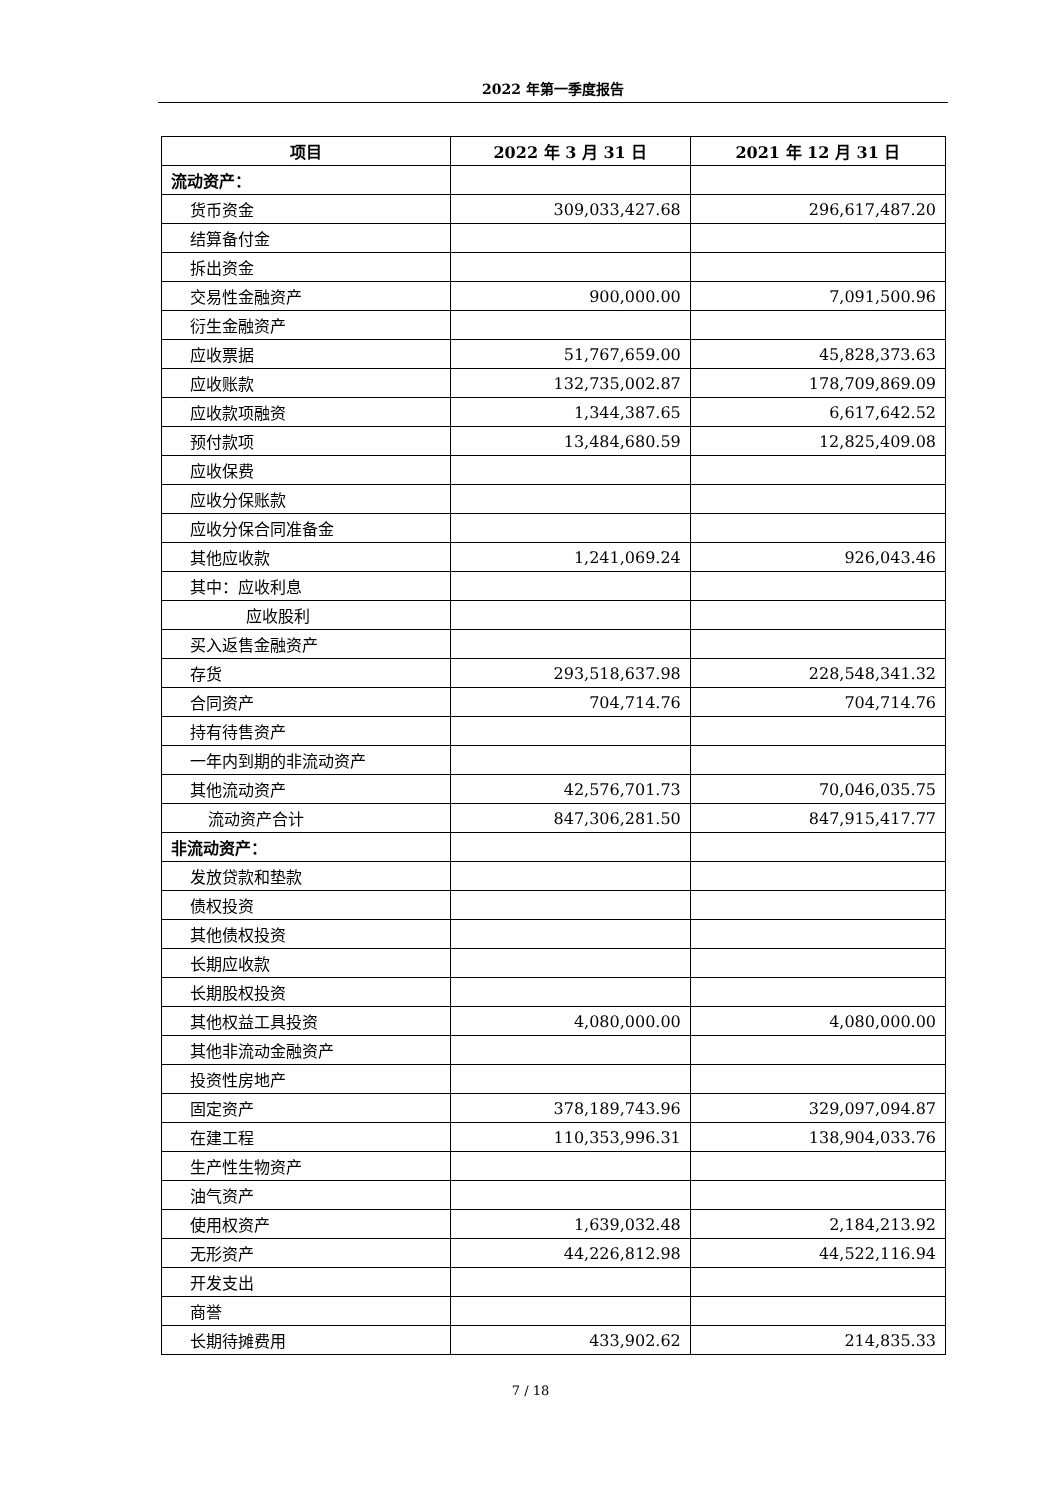2022 年第一季度报告
| 项目 | 2022 年 3 月 31 日 | 2021 年 12 月 31 日 |
| --- | --- | --- |
| 流动资产： | | |
| 货币资金 | 309,033,427.68 | 296,617,487.20 |
| 结算备付金 | | |
| 拆出资金 | | |
| 交易性金融资产 | 900,000.00 | 7,091,500.96 |
| 衍生金融资产 | | |
| 应收票据 | 51,767,659.00 | 45,828,373.63 |
| 应收账款 | 132,735,002.87 | 178,709,869.09 |
| 应收款项融资 | 1,344,387.65 | 6,617,642.52 |
| 预付款项 | 13,484,680.59 | 12,825,409.08 |
| 应收保费 | | |
| 应收分保账款 | | |
| 应收分保合同准备金 | | |
| 其他应收款 | 1,241,069.24 | 926,043.46 |
| 其中：应收利息 | | |
| 应收股利 | | |
| 买入返售金融资产 | | |
| 存货 | 293,518,637.98 | 228,548,341.32 |
| 合同资产 | 704,714.76 | 704,714.76 |
| 持有待售资产 | | |
| 一年内到期的非流动资产 | | |
| 其他流动资产 | 42,576,701.73 | 70,046,035.75 |
| 流动资产合计 | 847,306,281.50 | 847,915,417.77 |
| 非流动资产： | | |
| 发放贷款和垫款 | | |
| 债权投资 | | |
| 其他债权投资 | | |
| 长期应收款 | | |
| 长期股权投资 | | |
| 其他权益工具投资 | 4,080,000.00 | 4,080,000.00 |
| 其他非流动金融资产 | | |
| 投资性房地产 | | |
| 固定资产 | 378,189,743.96 | 329,097,094.87 |
| 在建工程 | 110,353,996.31 | 138,904,033.76 |
| 生产性生物资产 | | |
| 油气资产 | | |
| 使用权资产 | 1,639,032.48 | 2,184,213.92 |
| 无形资产 | 44,226,812.98 | 44,522,116.94 |
| 开发支出 | | |
| 商誉 | | |
| 长期待摊费用 | 433,902.62 | 214,835.33 |
7 / 18